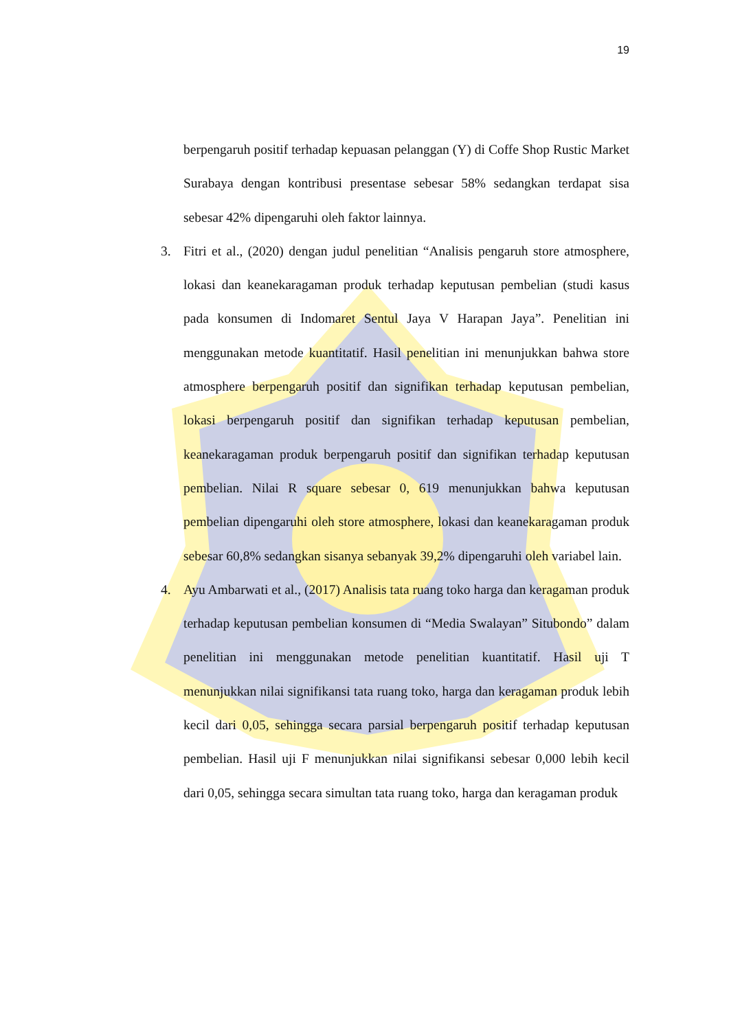19
berpengaruh positif terhadap kepuasan pelanggan (Y) di Coffe Shop Rustic Market Surabaya dengan kontribusi presentase sebesar 58% sedangkan terdapat sisa sebesar 42% dipengaruhi oleh faktor lainnya.
3. Fitri et al., (2020) dengan judul penelitian “Analisis pengaruh store atmosphere, lokasi dan keanekaragaman produk terhadap keputusan pembelian (studi kasus pada konsumen di Indomaret Sentul Jaya V Harapan Jaya”. Penelitian ini menggunakan metode kuantitatif. Hasil penelitian ini menunjukkan bahwa store atmosphere berpengaruh positif dan signifikan terhadap keputusan pembelian, lokasi berpengaruh positif dan signifikan terhadap keputusan pembelian, keanekaragaman produk berpengaruh positif dan signifikan terhadap keputusan pembelian. Nilai R square sebesar 0, 619 menunjukkan bahwa keputusan pembelian dipengaruhi oleh store atmosphere, lokasi dan keanekaragaman produk sebesar 60,8% sedangkan sisanya sebanyak 39,2% dipengaruhi oleh variabel lain.
4. Ayu Ambarwati et al., (2017) Analisis tata ruang toko harga dan keragaman produk terhadap keputusan pembelian konsumen di “Media Swalayan” Situbondo” dalam penelitian ini menggunakan metode penelitian kuantitatif. Hasil uji T menunjukkan nilai signifikansi tata ruang toko, harga dan keragaman produk lebih kecil dari 0,05, sehingga secara parsial berpengaruh positif terhadap keputusan pembelian. Hasil uji F menunjukkan nilai signifikansi sebesar 0,000 lebih kecil dari 0,05, sehingga secara simultan tata ruang toko, harga dan keragaman produk